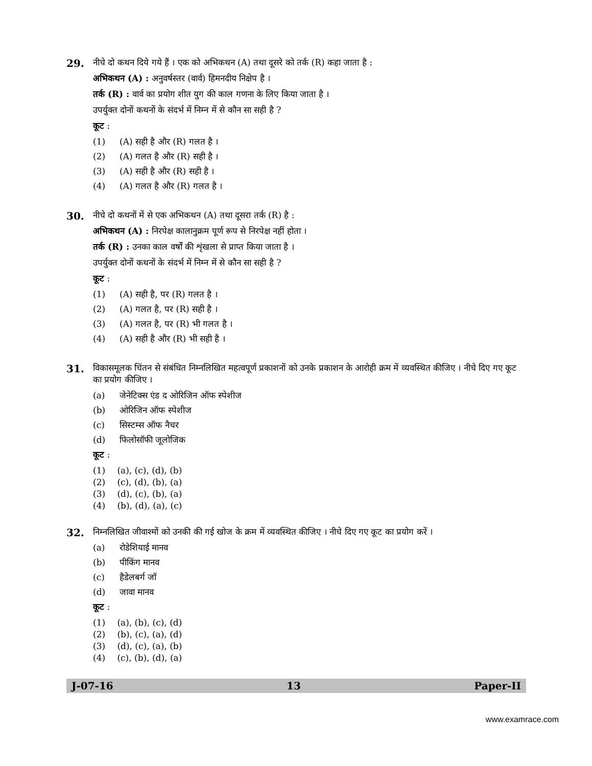29.
नीचे दो कथन दिये गये हैं । एक को अभिकथन (A) तथा दूसरे को तर्क (R) कहा जाता है :
अभिकथन (A) : अनुवर्षस्तर (वार्व) हिमनदीय निक्षेप है ।
तर्क (R) : वार्व का प्रयोग शीत युग की काल गणना के लिए किया जाता है ।
उपर्युक्त दोनों कथनों के संदर्भ में निम्न में से कौन सा सही है ?
कूट :
(1) (A) सही है और (R) गलत है ।
(2) (A) गलत है और (R) सही है ।
(3) (A) सही है और (R) सही है ।
(4) (A) गलत है और (R) गलत है ।
30.
नीचे दो कथनों में से एक अभिकथन (A) तथा दूसरा तर्क (R) है :
अभिकथन (A) : निरपेक्ष कालानुक्रम पूर्ण रूप से निरपेक्ष नहीं होता ।
तर्क (R) : उनका काल वर्षों की शृंखला से प्राप्त किया जाता है ।
उपर्युक्त दोनों कथनों के संदर्भ में निम्न में से कौन सा सही है ?
कूट :
(1) (A) सही है, पर (R) गलत है ।
(2) (A) गलत है, पर (R) सही है ।
(3) (A) गलत है, पर (R) भी गलत है ।
(4) (A) सही है और (R) भी सही है ।
31.
विकासमूलक चिंतन से संबंधित निम्नलिखित महत्वपूर्ण प्रकाशनों को उनके प्रकाशन के आरोही क्रम में व्यवस्थित कीजिए । नीचे दिए गए कूट का प्रयोग कीजिए ।
(a) जेनेटिक्स एंड द ओरिजिन ऑफ स्पेशीज
(b) ओरिजिन ऑफ स्पेशीज
(c) सिस्टम्स ऑफ नैचर
(d) फिलोसॉफी जूलोजिक
कूट :
(1) (a), (c), (d), (b)
(2) (c), (d), (b), (a)
(3) (d), (c), (b), (a)
(4) (b), (d), (a), (c)
32.
निम्नलिखित जीवाश्मों को उनकी की गई खोज के क्रम में व्यवस्थित कीजिए । नीचे दिए गए कूट का प्रयोग करें ।
(a) रोडेशियाई मानव
(b) पीकिंग मानव
(c) हैडेलबर्ग जॉ
(d) जावा मानव
कूट :
(1) (a), (b), (c), (d)
(2) (b), (c), (a), (d)
(3) (d), (c), (a), (b)
(4) (c), (b), (d), (a)
J-07-16 13 Paper-II
www.examrace.com